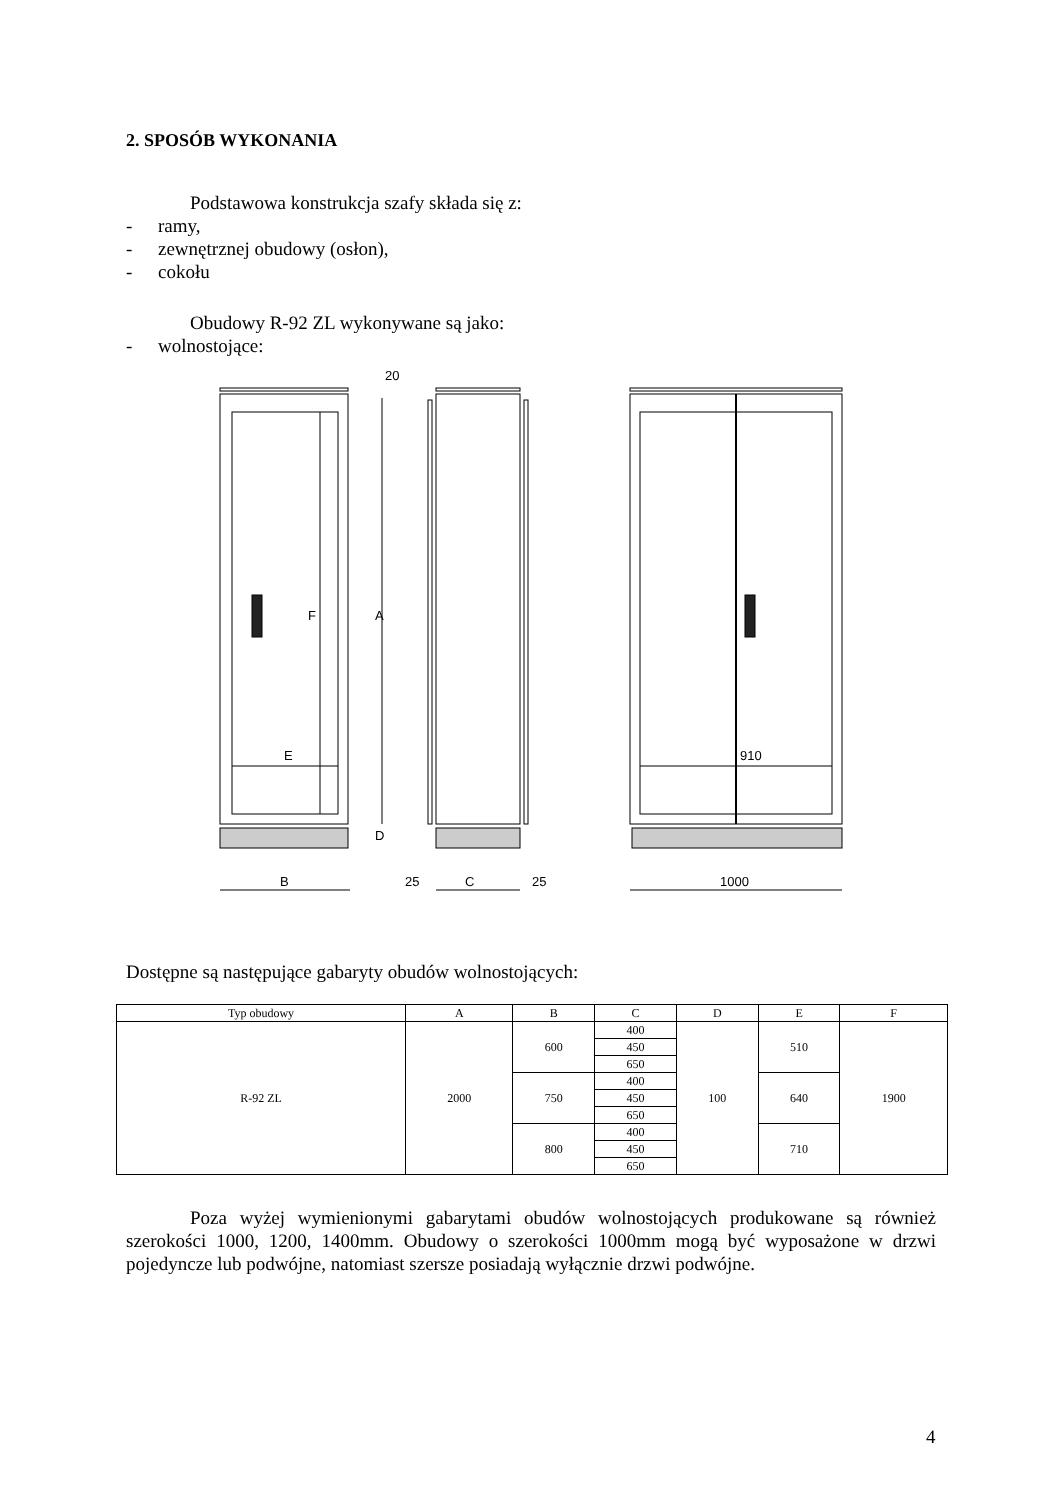2. SPOSÓB WYKONANIA
Podstawowa konstrukcja szafy składa się z:
- ramy,
- zewnętrznej obudowy (osłon),
- cokołu
Obudowy R-92 ZL wykonywane są jako:
- wolnostojące:
B
25
C
25
1000
E
910
20
A
F
D
Dostępne są następujące gabaryty obudów wolnostojących:
| Typ obudowy | A | B | C | D | E | F |
| --- | --- | --- | --- | --- | --- | --- |
| R-92 ZL | 2000 | 600 | 400 | 100 | 510 | 1900 |
| | | | 450 | | | |
| | | | 650 | | | |
| | | 750 | 400 | | 640 | |
| | | | 450 | | | |
| | | | 650 | | | |
| | | 800 | 400 | | 710 | |
| | | | 450 | | | |
| | | | 650 | | | |
Poza wyżej wymienionymi gabarytami obudów wolnostojących produkowane są również szerokości 1000, 1200, 1400mm. Obudowy o szerokości 1000mm mogą być wyposażone w drzwi pojedyncze lub podwójne, natomiast szersze posiadają wyłącznie drzwi podwójne.
4